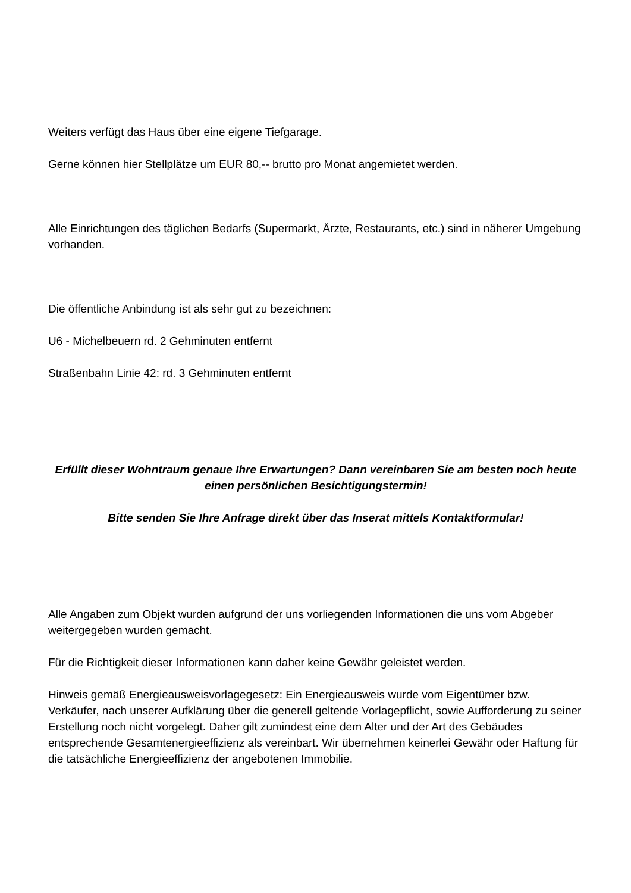Weiters verfügt das Haus über eine eigene Tiefgarage.
Gerne können hier Stellplätze um EUR 80,-- brutto pro Monat angemietet werden.
Alle Einrichtungen des täglichen Bedarfs (Supermarkt, Ärzte, Restaurants, etc.) sind in näherer Umgebung vorhanden.
Die öffentliche Anbindung ist als sehr gut zu bezeichnen:
U6 - Michelbeuern rd. 2 Gehminuten entfernt
Straßenbahn Linie 42: rd. 3 Gehminuten entfernt
Erfüllt dieser Wohntraum genaue Ihre Erwartungen? Dann vereinbaren Sie am besten noch heute einen persönlichen Besichtigungstermin!
Bitte senden Sie Ihre Anfrage direkt über das Inserat mittels Kontaktformular!
Alle Angaben zum Objekt wurden aufgrund der uns vorliegenden Informationen die uns vom Abgeber weitergegeben wurden gemacht.
Für die Richtigkeit dieser Informationen kann daher keine Gewähr geleistet werden.
Hinweis gemäß Energieausweisvorlagegesetz: Ein Energieausweis wurde vom Eigentümer bzw. Verkäufer, nach unserer Aufklärung über die generell geltende Vorlagepflicht, sowie Aufforderung zu seiner Erstellung noch nicht vorgelegt. Daher gilt zumindest eine dem Alter und der Art des Gebäudes entsprechende Gesamtenergieeffizienz als vereinbart. Wir übernehmen keinerlei Gewähr oder Haftung für die tatsächliche Energieeffizienz der angebotenen Immobilie.